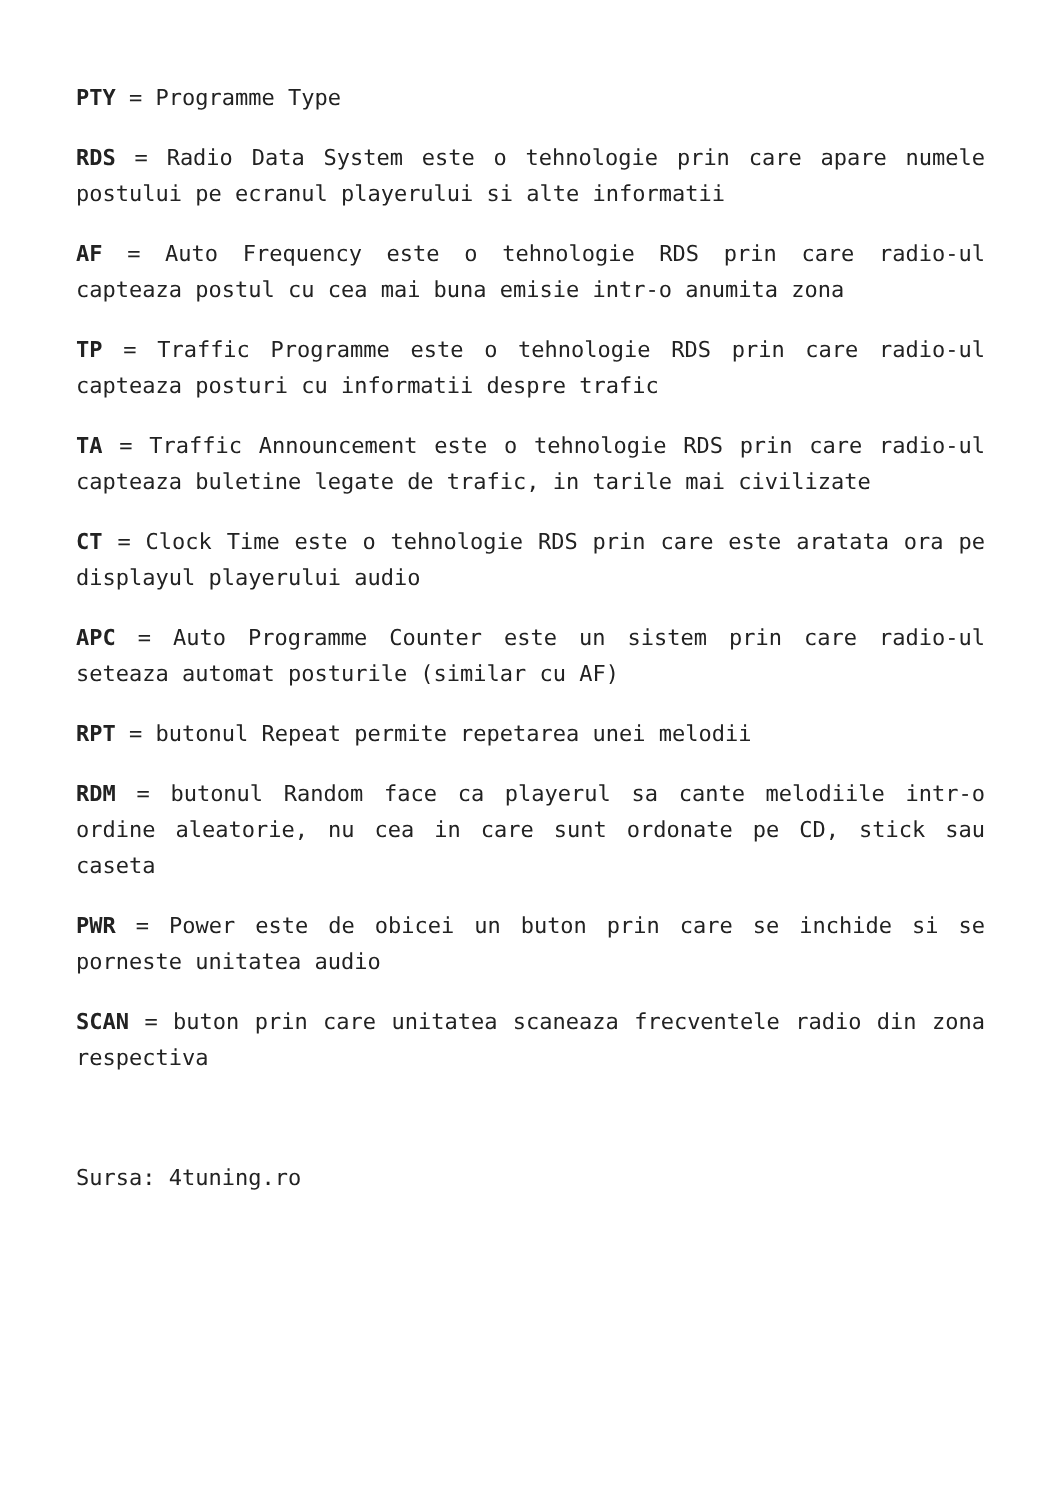PTY = Programme Type
RDS = Radio Data System este o tehnologie prin care apare numele postului pe ecranul playerului si alte informatii
AF = Auto Frequency este o tehnologie RDS prin care radio-ul capteaza postul cu cea mai buna emisie intr-o anumita zona
TP = Traffic Programme este o tehnologie RDS prin care radio-ul capteaza posturi cu informatii despre trafic
TA = Traffic Announcement este o tehnologie RDS prin care radio-ul capteaza buletine legate de trafic, in tarile mai civilizate
CT = Clock Time este o tehnologie RDS prin care este aratata ora pe displayul playerului audio
APC = Auto Programme Counter este un sistem prin care radio-ul seteaza automat posturile (similar cu AF)
RPT = butonul Repeat permite repetarea unei melodii
RDM = butonul Random face ca playerul sa cante melodiile intr-o ordine aleatorie, nu cea in care sunt ordonate pe CD, stick sau caseta
PWR = Power este de obicei un buton prin care se inchide si se porneste unitatea audio
SCAN = buton prin care unitatea scaneaza frecventele radio din zona respectiva
Sursa: 4tuning.ro